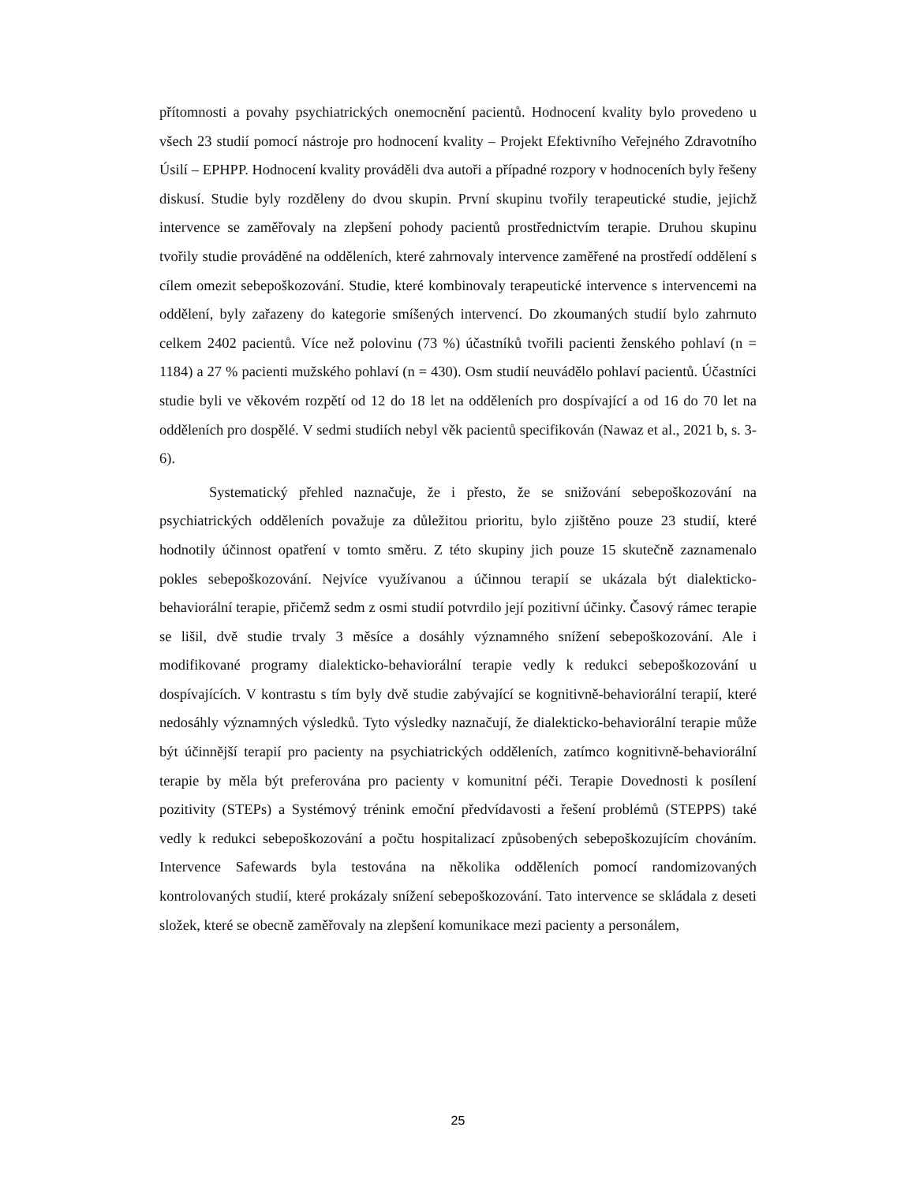přítomnosti a povahy psychiatrických onemocnění pacientů. Hodnocení kvality bylo provedeno u všech 23 studií pomocí nástroje pro hodnocení kvality – Projekt Efektivního Veřejného Zdravotního Úsilí – EPHPP. Hodnocení kvality prováděli dva autoři a případné rozpory v hodnoceních byly řešeny diskusí. Studie byly rozděleny do dvou skupin. První skupinu tvořily terapeutické studie, jejichž intervence se zaměřovaly na zlepšení pohody pacientů prostřednictvím terapie. Druhou skupinu tvořily studie prováděné na odděleních, které zahrnovaly intervence zaměřené na prostředí oddělení s cílem omezit sebepoškozování. Studie, které kombinovaly terapeutické intervence s intervencemi na oddělení, byly zařazeny do kategorie smíšených intervencí. Do zkoumaných studií bylo zahrnuto celkem 2402 pacientů. Více než polovinu (73 %) účastníků tvořili pacienti ženského pohlaví (n = 1184) a 27 % pacienti mužského pohlaví (n = 430). Osm studií neuvádělo pohlaví pacientů. Účastníci studie byli ve věkovém rozpětí od 12 do 18 let na odděleních pro dospívající a od 16 do 70 let na odděleních pro dospělé. V sedmi studiích nebyl věk pacientů specifikován (Nawaz et al., 2021 b, s. 3-6).
Systematický přehled naznačuje, že i přesto, že se snižování sebepoškozování na psychiatrických odděleních považuje za důležitou prioritu, bylo zjištěno pouze 23 studií, které hodnotily účinnost opatření v tomto směru. Z této skupiny jich pouze 15 skutečně zaznamenalo pokles sebepoškozování. Nejvíce využívanou a účinnou terapií se ukázala být dialekticko-behaviorální terapie, přičemž sedm z osmi studií potvrdilo její pozitivní účinky. Časový rámec terapie se lišil, dvě studie trvaly 3 měsíce a dosáhly významného snížení sebepoškozování. Ale i modifikované programy dialekticko-behaviorální terapie vedly k redukci sebepoškozování u dospívajících. V kontrastu s tím byly dvě studie zabývající se kognitivně-behaviorální terapií, které nedosáhly významných výsledků. Tyto výsledky naznačují, že dialekticko-behaviorální terapie může být účinnější terapií pro pacienty na psychiatrických odděleních, zatímco kognitivně-behaviorální terapie by měla být preferována pro pacienty v komunitní péči. Terapie Dovednosti k posílení pozitivity (STEPs) a Systémový trénink emoční předvídavosti a řešení problémů (STEPPS) také vedly k redukci sebepoškozování a počtu hospitalizací způsobených sebepoškozujícím chováním. Intervence Safewards byla testována na několika odděleních pomocí randomizovaných kontrolovaných studií, které prokázaly snížení sebepoškozování. Tato intervence se skládala z deseti složek, které se obecně zaměřovaly na zlepšení komunikace mezi pacienty a personálem,
25